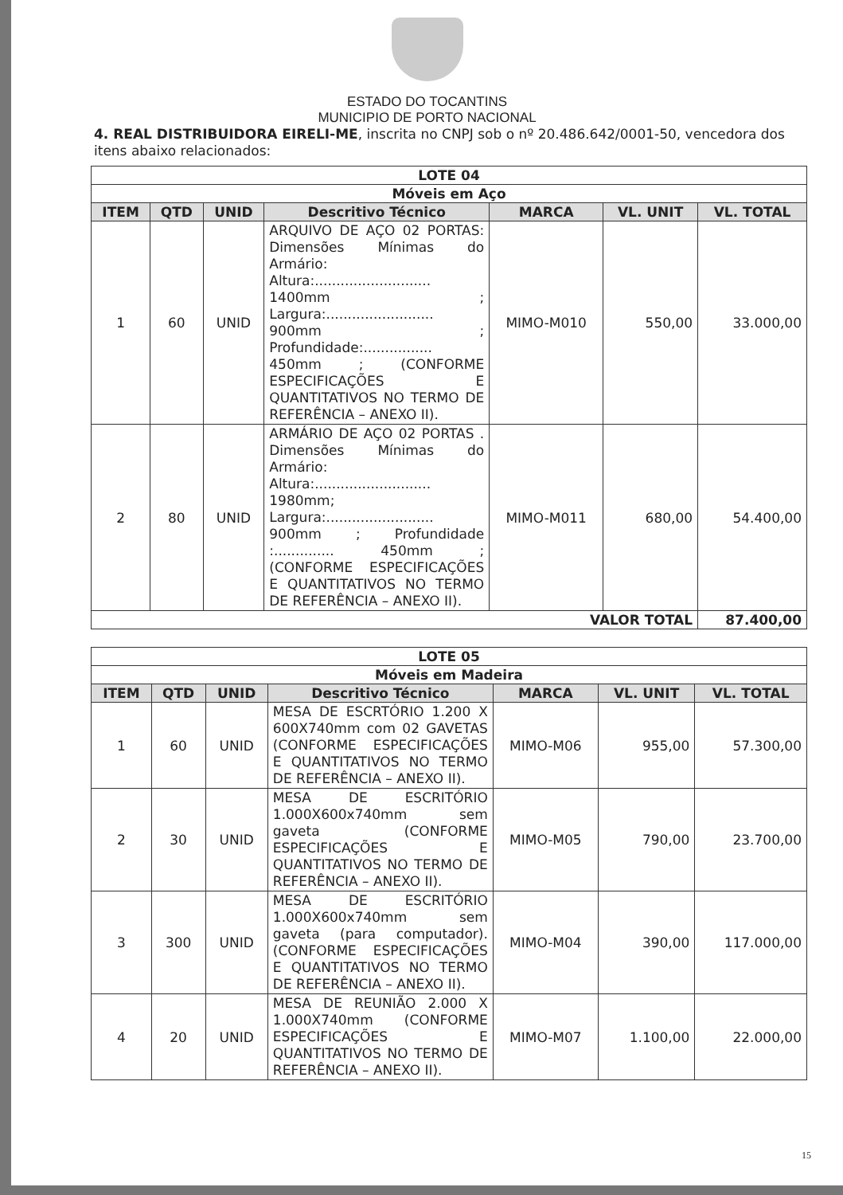ESTADO DO TOCANTINS
MUNICIPIO DE PORTO NACIONAL
4. REAL DISTRIBUIDORA EIRELI-ME, inscrita no CNPJ sob o nº 20.486.642/0001-50, vencedora dos itens abaixo relacionados:
| LOTE 04 | | | | | | |
| Móveis em Aço | | | | | | |
| ITEM | QTD | UNID | Descritivo Técnico | MARCA | VL. UNIT | VL. TOTAL |
| 1 | 60 | UNID | ARQUIVO DE AÇO 02 PORTAS: Dimensões Mínimas do Armário: Altura:........................... 1400mm ; Largura:......................... 900mm ; Profundidade:................ 450mm ; (CONFORME ESPECIFICAÇÕES E QUANTITATIVOS NO TERMO DE REFERÊNCIA – ANEXO II). | MIMO-M010 | 550,00 | 33.000,00 |
| 2 | 80 | UNID | ARMÁRIO DE AÇO 02 PORTAS . Dimensões Mínimas do Armário: Altura:........................... 1980mm; Largura:......................... 900mm ; Profundidade :.............. 450mm ; (CONFORME ESPECIFICAÇÕES E QUANTITATIVOS NO TERMO DE REFERÊNCIA – ANEXO II). | MIMO-M011 | 680,00 | 54.400,00 |
| VALOR TOTAL | | | | | | 87.400,00 |
| LOTE 05 | | | | | | |
| Móveis em Madeira | | | | | | |
| ITEM | QTD | UNID | Descritivo Técnico | MARCA | VL. UNIT | VL. TOTAL |
| 1 | 60 | UNID | MESA DE ESCRTÓRIO 1.200 X 600X740mm com 02 GAVETAS (CONFORME ESPECIFICAÇÕES E QUANTITATIVOS NO TERMO DE REFERÊNCIA – ANEXO II). | MIMO-M06 | 955,00 | 57.300,00 |
| 2 | 30 | UNID | MESA DE ESCRITÓRIO 1.000X600x740mm sem gaveta (CONFORME ESPECIFICAÇÕES E QUANTITATIVOS NO TERMO DE REFERÊNCIA – ANEXO II). | MIMO-M05 | 790,00 | 23.700,00 |
| 3 | 300 | UNID | MESA DE ESCRITÓRIO 1.000X600x740mm sem gaveta (para computador). (CONFORME ESPECIFICAÇÕES E QUANTITATIVOS NO TERMO DE REFERÊNCIA – ANEXO II). | MIMO-M04 | 390,00 | 117.000,00 |
| 4 | 20 | UNID | MESA DE REUNIÃO 2.000 X 1.000X740mm (CONFORME ESPECIFICAÇÕES E QUANTITATIVOS NO TERMO DE REFERÊNCIA – ANEXO II). | MIMO-M07 | 1.100,00 | 22.000,00 |
15